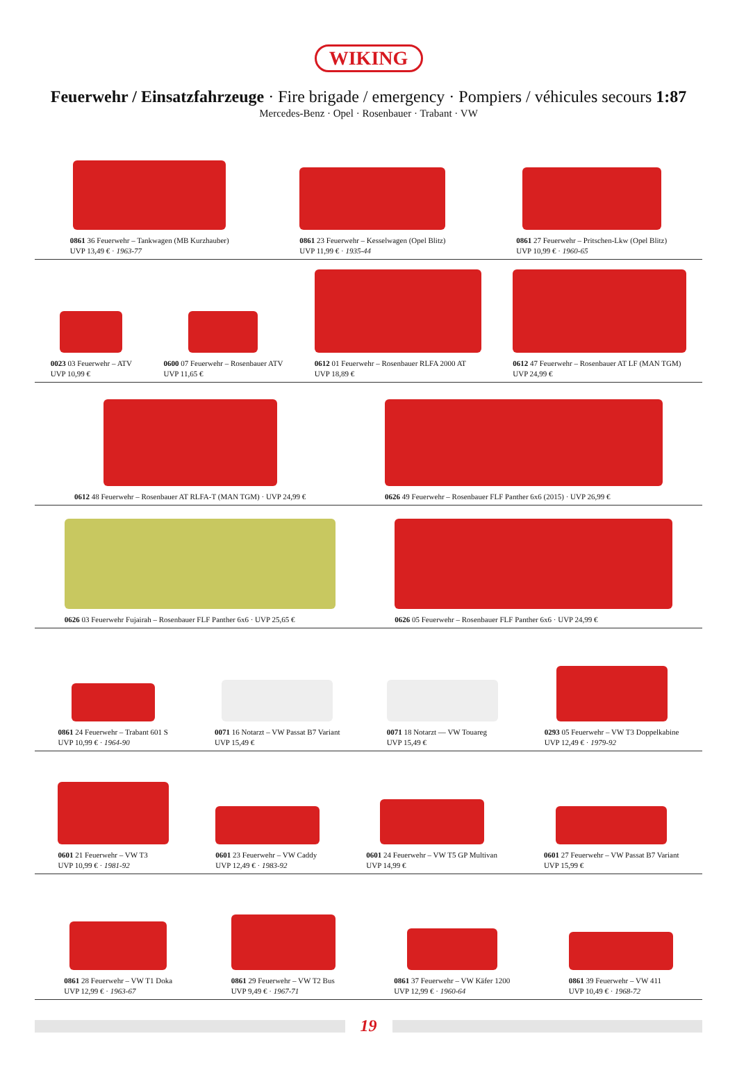WIKING
Feuerwehr / Einsatzfahrzeuge · Fire brigade / emergency · Pompiers / véhicules secours 1:87
Mercedes-Benz · Opel · Rosenbauer · Trabant · VW
0861 36 Feuerwehr – Tankwagen (MB Kurzhauber)
UVP 13,49 € · 1963-77
0861 23 Feuerwehr – Kesselwagen (Opel Blitz)
UVP 11,99 € · 1935-44
0861 27 Feuerwehr – Pritschen-Lkw (Opel Blitz)
UVP 10,99 € · 1960-65
0023 03 Feuerwehr – ATV
UVP 10,99 €
0600 07 Feuerwehr – Rosenbauer ATV
UVP 11,65 €
0612 01 Feuerwehr – Rosenbauer RLFA 2000 AT
UVP 18,89 €
0612 47 Feuerwehr – Rosenbauer AT LF (MAN TGM)
UVP 24,99 €
0612 48 Feuerwehr – Rosenbauer AT RLFA-T (MAN TGM) · UVP 24,99 €
0626 49 Feuerwehr – Rosenbauer FLF Panther 6x6 (2015) · UVP 26,99 €
0626 03 Feuerwehr Fujairah – Rosenbauer FLF Panther 6x6 · UVP 25,65 €
0626 05 Feuerwehr – Rosenbauer FLF Panther 6x6 · UVP 24,99 €
0861 24 Feuerwehr – Trabant 601 S
UVP 10,99 € · 1964-90
0071 16 Notarzt – VW Passat B7 Variant
UVP 15,49 €
0071 18 Notarzt — VW Touareg
UVP 15,49 €
0293 05 Feuerwehr – VW T3 Doppelkabine
UVP 12,49 € · 1979-92
0601 21 Feuerwehr – VW T3
UVP 10,99 € · 1981-92
0601 23 Feuerwehr – VW Caddy
UVP 12,49 € · 1983-92
0601 24 Feuerwehr – VW T5 GP Multivan
UVP 14,99 €
0601 27 Feuerwehr – VW Passat B7 Variant
UVP 15,99 €
0861 28 Feuerwehr – VW T1 Doka
UVP 12,99 € · 1963-67
0861 29 Feuerwehr – VW T2 Bus
UVP 9,49 € · 1967-71
0861 37 Feuerwehr – VW Käfer 1200
UVP 12,99 € · 1960-64
0861 39 Feuerwehr – VW 411
UVP 10,49 € · 1968-72
19